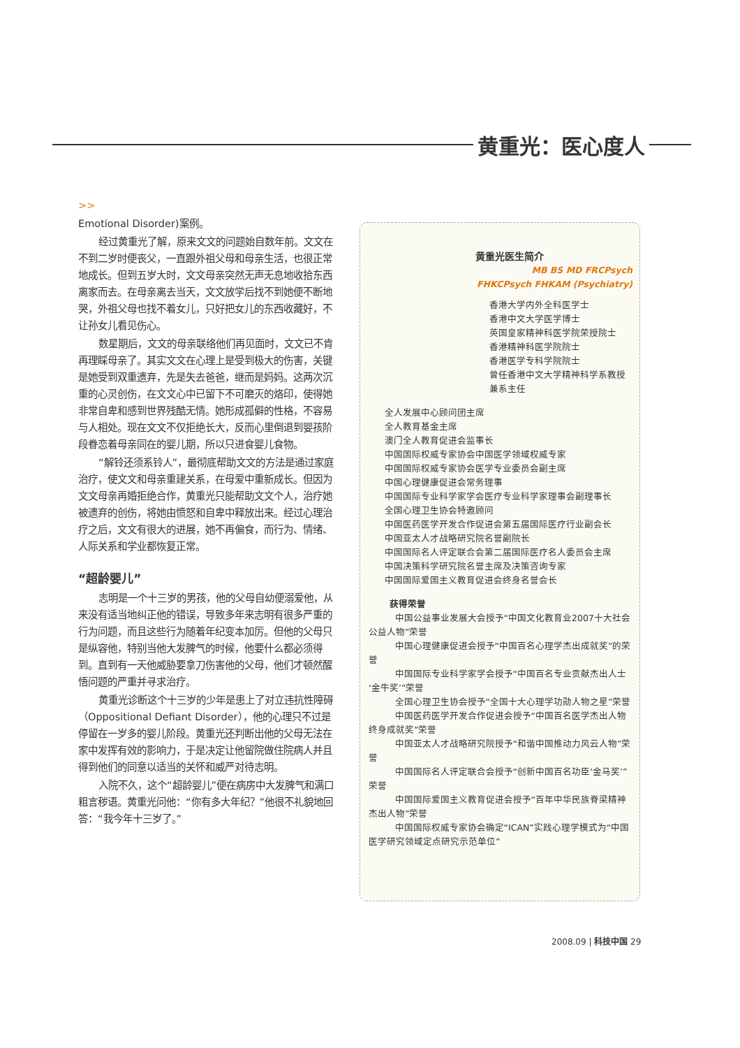黄重光：医心度人
>>
Emotional Disorder)案例。
经过黄重光了解，原来文文的问题始自数年前。文文在不到二岁时便丧父，一直跟外祖父母和母亲生活，也很正常地成长。但到五岁大时，文文母亲突然无声无息地收拾东西离家而去。在母亲离去当天，文文放学后找不到她便不断地哭，外祖父母也找不着女儿，只好把女儿的东西收藏好，不让孙女儿看见伤心。
数星期后，文文的母亲联络他们再见面时，文文已不肯再理睬母亲了。其实文文在心理上是受到极大的伤害，关键是她受到双重遗弃，先是失去爸爸，继而是妈妈。这两次沉重的心灵创伤，在文文心中已留下不可磨灭的烙印，使得她非常自卑和感到世界残酷无情。她形成孤僻的性格，不容易与人相处。现在文文不仅拒绝长大，反而心里倒退到婴孩阶段眷恋着母亲同在的婴儿期，所以只进食婴儿食物。
“解铃还须系铃人”，最彻底帮助文文的方法是通过家庭治疗，使文文和母亲重建关系，在母爱中重新成长。但因为文文母亲再婚拒绝合作，黄重光只能帮助文文个人，治疗她被遗弃的创伤，将她由愤怒和自卑中释放出来。经过心理治疗之后，文文有很大的进展，她不再偏食，而行为、情绪、人际关系和学业都恢复正常。
“超龄婴儿”
志明是一个十三岁的男孩，他的父母自幼便溺爱他，从来没有适当地纠正他的错误，导致多年来志明有很多严重的行为问题，而且这些行为随着年纪变本加厉。但他的父母只是纵容他，特别当他大发脾气的时候，他要什么都必须得到。直到有一天他威胁要拿刀伤害他的父母，他们才顿然醒悟问题的严重并寻求治疗。
黄重光诊断这个十三岁的少年是患上了对立违抗性障碍（Oppositional Defiant Disorder），他的心理只不过是停留在一岁多的婴儿阶段。黄重光还判断出他的父母无法在家中发挥有效的影响力，于是决定让他留院做住院病人并且得到他们的同意以适当的关怀和威严对待志明。
入院不久，这个“超龄婴儿”便在病房中大发脾气和满口粗言秽语。黄重光问他：“你有多大年纪？”他很不礼貌地回答：“我今年十三岁了。”
黄重光医生简介
MB BS MD FRCPsych
FHKCPsych FHKAM (Psychiatry)
香港大学内外全科医学士
香港中文大学医学博士
英国皇家精神科医学院荣授院士
香港精神科医学院院士
香港医学专科学院院士
曾任香港中文大学精神科学系教授兼系主任
全人发展中心顾问团主席
全人教育基金主席
澳门全人教育促进会监事长
中国国际权威专家协会中国医学领域权威专家
中国国际权威专家协会医学专业委员会副主席
中国心理健康促进会常务理事
中国国际专业科学家学会医疗专业科学家理事会副理事长
全国心理卫生协会特邀顾问
中国医药医学开发合作促进会第五届国际医疗行业副会长
中国亚太人才战略研究院名誉副院长
中国国际名人评定联合会第二届国际医疗名人委员会主席
中国决策科学研究院名誉主席及决策咨询专家
中国国际爱国主义教育促进会终身名誉会长
获得荣誉
中国公益事业发展大会授予“中国文化教育业2007十大社会公益人物”荣誉
中国心理健康促进会授予“中国百名心理学杰出成就奖”的荣誉
中国国际专业科学家学会授予“中国百名专业贡献杰出人士‘金牛奖’”荣誉
全国心理卫生协会授予“全国十大心理学功勋人物之星”荣誉
中国医药医学开发合作促进会授予“中国百名医学杰出人物终身成就奖”荣誉
中国亚太人才战略研究院授予“和谐中国推动力风云人物”荣誉
中国国际名人评定联合会授予“创新中国百名功臣‘金马奖’”荣誉
中国国际爱国主义教育促进会授予“百年中华民族脊梁精神杰出人物”荣誉
中国国际权威专家协会确定“ICAN”实践心理学模式为“中国医学研究领域定点研究示范单位”
2008.09 | 科技中国 29